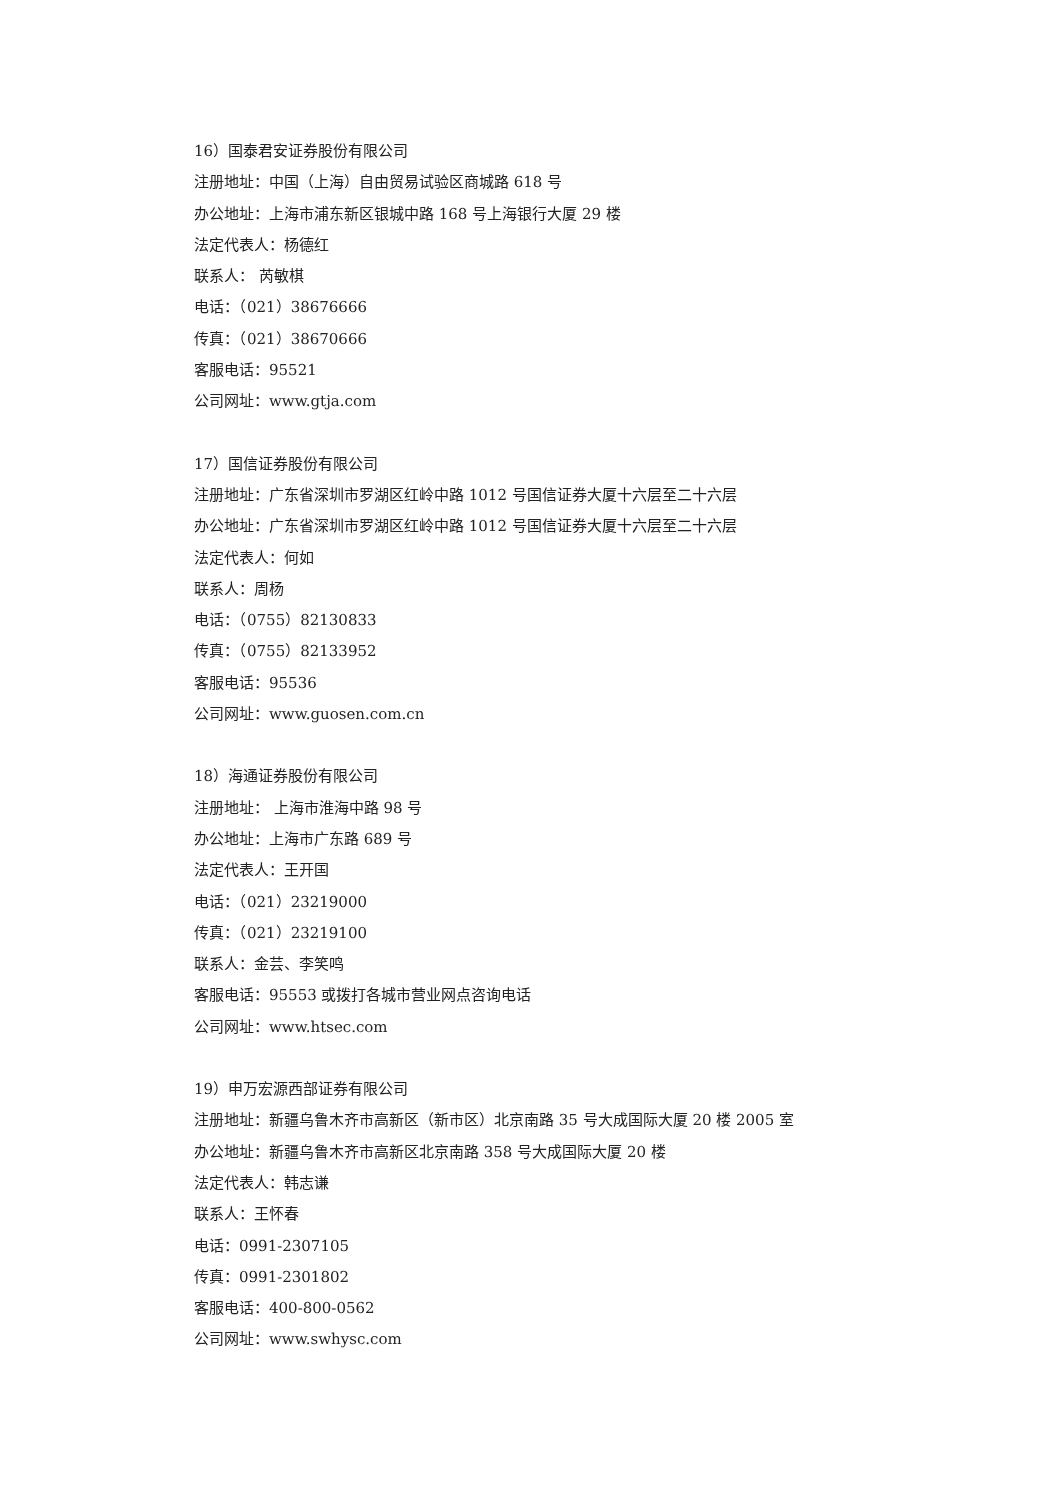16）国泰君安证券股份有限公司
注册地址：中国（上海）自由贸易试验区商城路 618 号
办公地址：上海市浦东新区银城中路 168 号上海银行大厦 29 楼
法定代表人：杨德红
联系人： 芮敏棋
电话：（021）38676666
传真：（021）38670666
客服电话：95521
公司网址：www.gtja.com
17）国信证券股份有限公司
注册地址：广东省深圳市罗湖区红岭中路 1012 号国信证券大厦十六层至二十六层
办公地址：广东省深圳市罗湖区红岭中路 1012 号国信证券大厦十六层至二十六层
法定代表人：何如
联系人：周杨
电话：（0755）82130833
传真：（0755）82133952
客服电话：95536
公司网址：www.guosen.com.cn
18）海通证券股份有限公司
注册地址： 上海市淮海中路 98 号
办公地址：上海市广东路 689 号
法定代表人：王开国
电话：（021）23219000
传真：（021）23219100
联系人：金芸、李笑鸣
客服电话：95553 或拨打各城市营业网点咨询电话
公司网址：www.htsec.com
19）申万宏源西部证券有限公司
注册地址：新疆乌鲁木齐市高新区（新市区）北京南路 35 号大成国际大厦 20 楼 2005 室
办公地址：新疆乌鲁木齐市高新区北京南路 358 号大成国际大厦 20 楼
法定代表人：韩志谦
联系人：王怀春
电话：0991-2307105
传真：0991-2301802
客服电话：400-800-0562
公司网址：www.swhysc.com